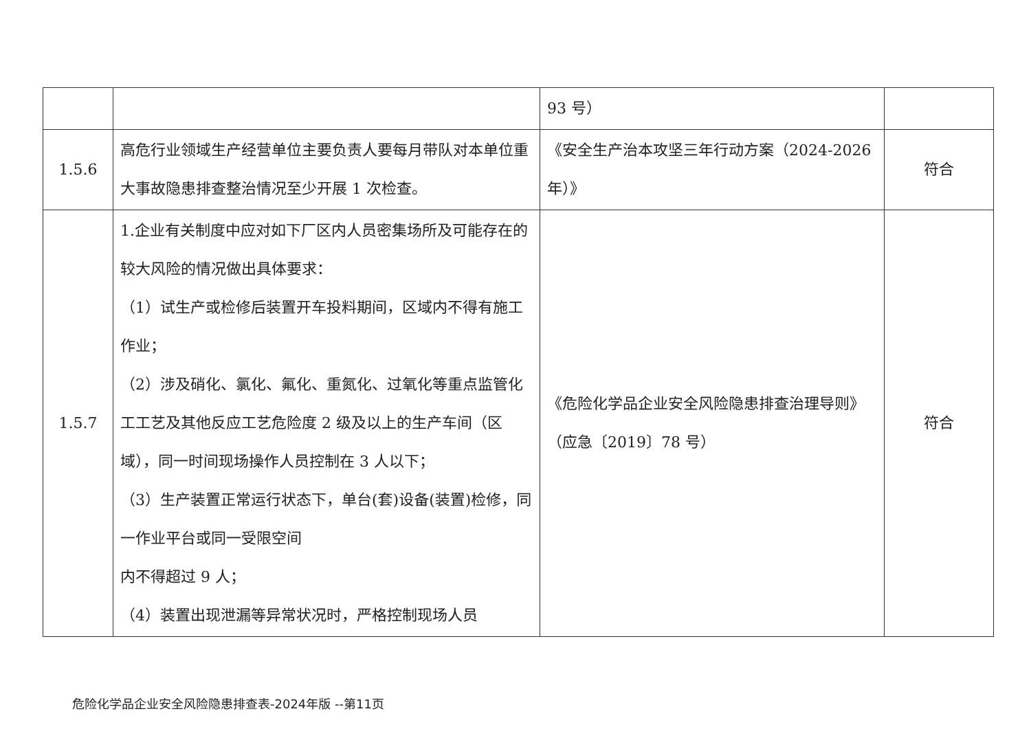| | | 93 号） | |
| 1.5.6 | 高危行业领域生产经营单位主要负责人要每月带队对本单位重大事故隐患排查整治情况至少开展 1 次检查。 | 《安全生产治本攻坚三年行动方案（2024-2026 年）》 | 符合 |
| 1.5.7 | 1.企业有关制度中应对如下厂区内人员密集场所及可能存在的较大风险的情况做出具体要求： （1）试生产或检修后装置开车投料期间，区域内不得有施工作业； （2）涉及硝化、氯化、氟化、重氮化、过氧化等重点监管化工工艺及其他反应工艺危险度 2 级及以上的生产车间（区域），同一时间现场操作人员控制在 3 人以下； （3）生产装置正常运行状态下，单台(套)设备(装置)检修，同一作业平台或同一受限空间 内不得超过 9 人； （4）装置出现泄漏等异常状况时，严格控制现场人员 | 《危险化学品企业安全风险隐患排查治理导则》（应急〔2019〕78 号） | 符合 |
危险化学品企业安全风险隐患排查表-2024年版 --第11页